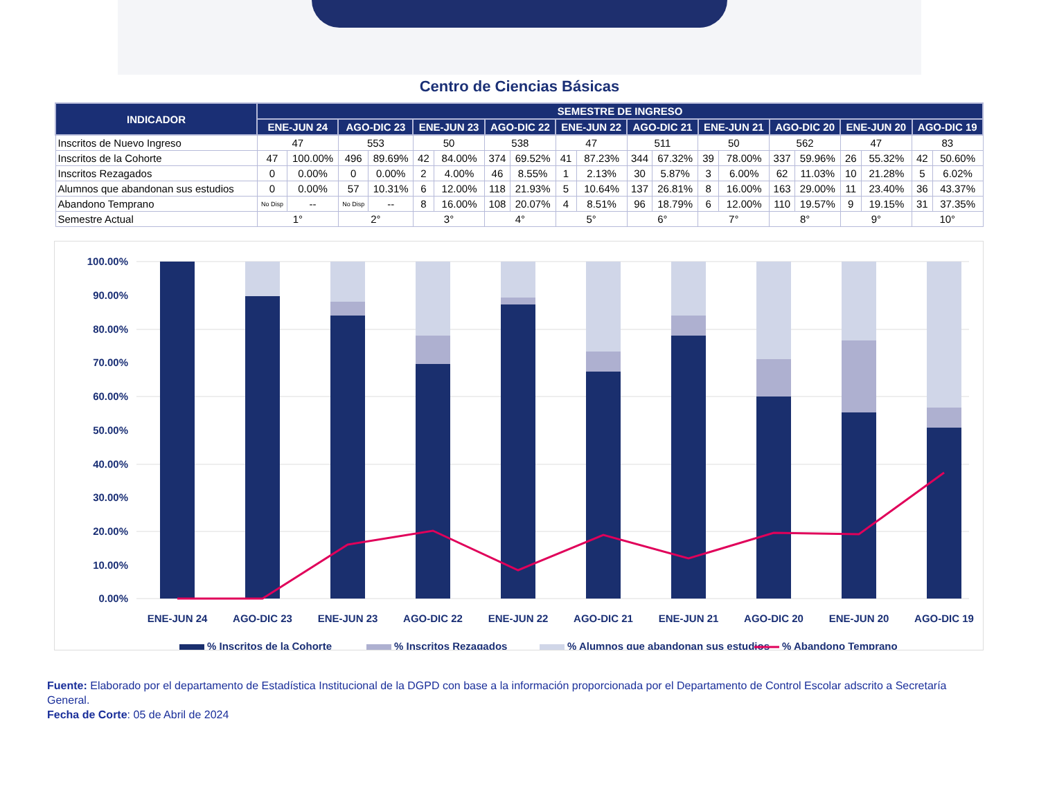Centro de Ciencias Básicas
| INDICADOR | SEMESTRE DE INGRESO | | | | | | | | | | | | | | | | | | | |
| --- | --- | --- | --- | --- | --- | --- | --- | --- | --- | --- | --- | --- | --- | --- | --- | --- | --- | --- | --- | --- |
| | ENE-JUN 24 | | AGO-DIC 23 | | ENE-JUN 23 | | AGO-DIC 22 | | ENE-JUN 22 | | AGO-DIC 21 | | ENE-JUN 21 | | AGO-DIC 20 | | ENE-JUN 20 | | AGO-DIC 19 | |
| Inscritos de Nuevo Ingreso | 47 | | 553 | | 50 | | 538 | | 47 | | 511 | | 50 | | 562 | | 47 | | 83 | |
| Inscritos de la Cohorte | 47 | 100.00% | 496 | 89.69% | 42 | 84.00% | 374 | 69.52% | 41 | 87.23% | 344 | 67.32% | 39 | 78.00% | 337 | 59.96% | 26 | 55.32% | 42 | 50.60% |
| Inscritos Rezagados | 0 | 0.00% | 0 | 0.00% | 2 | 4.00% | 46 | 8.55% | 1 | 2.13% | 30 | 5.87% | 3 | 6.00% | 62 | 11.03% | 10 | 21.28% | 5 | 6.02% |
| Alumnos que abandonan sus estudios | 0 | 0.00% | 57 | 10.31% | 6 | 12.00% | 118 | 21.93% | 5 | 10.64% | 137 | 26.81% | 8 | 16.00% | 163 | 29.00% | 11 | 23.40% | 36 | 43.37% |
| Abandono Temprano | No Disp | -- | No Disp | -- | 8 | 16.00% | 108 | 20.07% | 4 | 8.51% | 96 | 18.79% | 6 | 12.00% | 110 | 19.57% | 9 | 19.15% | 31 | 37.35% |
| Semestre Actual | 1° | | 2° | | 3° | | 4° | | 5° | | 6° | | 7° | | 8° | | 9° | | 10° | |
100.00%
90.00%
80.00%
70.00%
60.00%
50.00%
40.00%
30.00%
20.00%
10.00%
0.00%
ENE-JUN 24
AGO-DIC 23
ENE-JUN 23
AGO-DIC 22
ENE-JUN 22
AGO-DIC 21
ENE-JUN 21
AGO-DIC 20
ENE-JUN 20
AGO-DIC 19
% Inscritos de la Cohorte
% Inscritos Rezagados
% Alumnos que abandonan sus estudios
% Abandono Temprano
Fuente: Elaborado por el departamento de Estadística Institucional de la DGPD con base a la información proporcionada por el Departamento de Control Escolar adscrito a Secretaría General.
Fecha de Corte: 05 de Abril de 2024